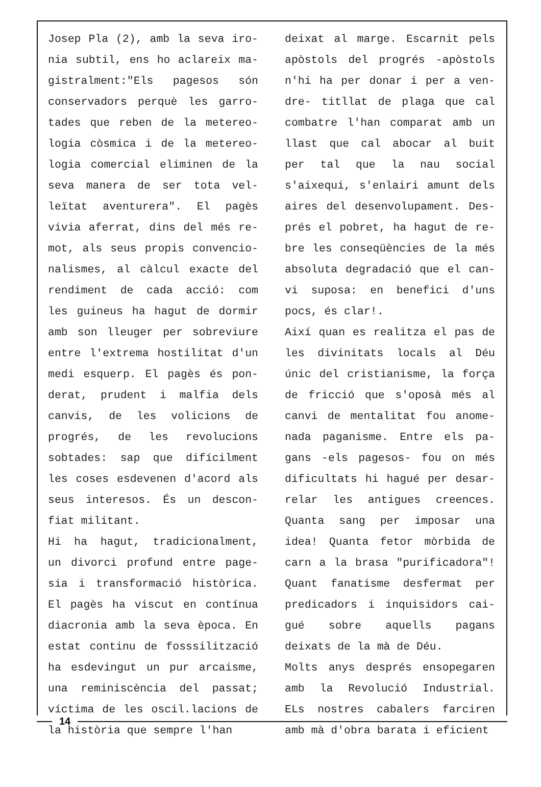Josep Pla (2), amb la seva iro­nia subtil, ens ho aclareix ma­gistralment:"Els pagesos són conservadors perquè les garro­tades que reben de la metereo­logia còsmica i de la metereo­logia comercial eliminen de la seva manera de ser tota vel­leïtat aventurera". El pagès vivia aferrat, dins del més re­mot, als seus propis convencio­nalismes, al càlcul exacte del rendiment de cada acció: com les guineus ha hagut de dormir amb son lleuger per sobreviure entre l'extrema hostilitat d'un medi esquerp. El pagès és pon­derat, prudent i malfia dels canvis, de les volicions de progrés, de les revolucions sobtades: sap que difícilment les coses esdevenen d'acord als seus interesos. És un descon­fiat militant.
Hi ha hagut, tradicionalment, un divorci profund entre page­sia i transformació històrica. El pagès ha viscut en contínua diacronia amb la seva època. En estat continu de fosssilització ha esdevingut un pur arcaisme, una reminiscència del passat; víctima de les oscil.lacions de la història que sempre l'han
deixat al marge. Escarnit pels apòstols del progrés -apòstols n'hi ha per donar i per a ven­dre- titllat de plaga que cal combatre l'han comparat amb un llast que cal abocar al buit per tal que la nau social s'aixequi, s'enlairi amunt dels aires del desenvolupament. Des­prés el pobret, ha hagut de re­bre les conseqüències de la més absoluta degradació que el can­vi suposa: en benefici d'uns pocs, és clar!.
Així quan es realitza el pas de les divinitats locals al Déu únic del cristianisme, la força de fricció que s'oposà més al canvi de mentalitat fou anome­nada paganisme. Entre els pa­gans -els pagesos- fou on més dificultats hi hagué per desar­relar les antigues creences. Quanta sang per imposar una idea! Quanta fetor mòrbida de carn a la brasa "purificadora"! Quant fanatisme desfermat per predicadors i inquisidors cai­gué sobre aquells pagans deixats de la mà de Déu.
Molts anys després ensopegaren amb la Revolució Industrial. ELs nostres cabalers farciren amb mà d'obra barata i eficient
14